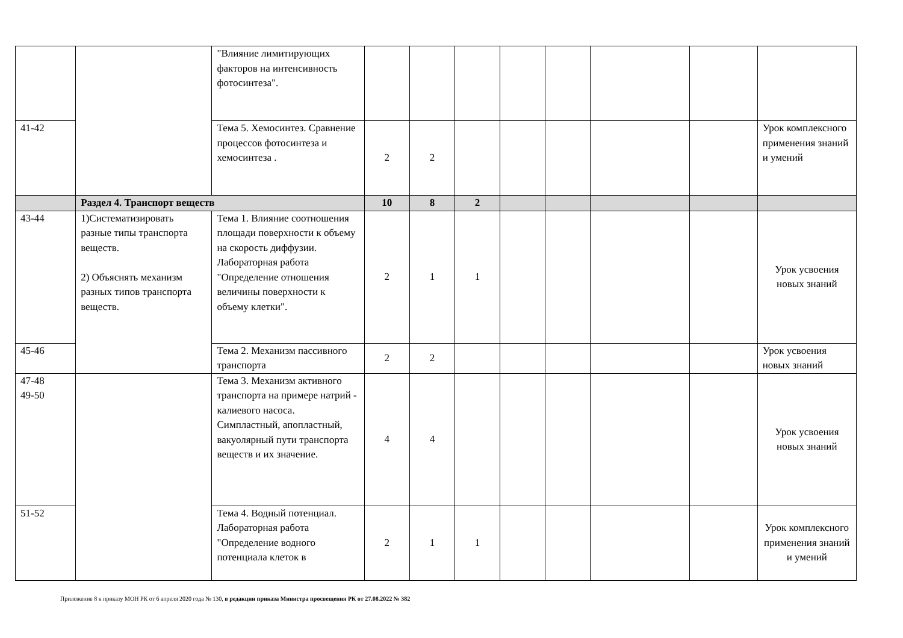| | | "Влияние лимитирующих факторов на интенсивность фотосинтеза". | | | | | | | | |
| 41-42 | | Тема 5. Хемосинтез. Сравнение процессов фотосинтеза и хемосинтеза . | 2 | 2 | | | | | | Урок комплексного применения знаний и умений |
| | Раздел 4. Транспорт веществ | | 10 | 8 | 2 | | | | | |
| 43-44 | 1)Систематизировать разные типы транспорта веществ. 2) Объяснять механизм разных типов транспорта веществ. | Тема 1. Влияние соотношения площади поверхности к объему на скорость диффузии. Лабораторная работа "Определение отношения величины поверхности к объему клетки". | 2 | 1 | 1 | | | | | Урок усвоения новых знаний |
| 45-46 | | Тема 2. Механизм пассивного транспорта | 2 | 2 | | | | | | Урок усвоения новых знаний |
| 47-48 49-50 | | Тема 3. Механизм активного транспорта на примере натрий - калиевого насоса. Симпластный, апопластный, вакуолярный пути транспорта веществ и их значение. | 4 | 4 | | | | | | Урок усвоения новых знаний |
| 51-52 | | Тема 4. Водный потенциал. Лабораторная работа "Определение водного потенциала клеток в | 2 | 1 | 1 | | | | | Урок комплексного применения знаний и умений |
Приложение 8 к приказу МОН РК от 6 апреля 2020 года № 130, в редакции приказа Министра просвещения РК от 27.08.2022 № 382